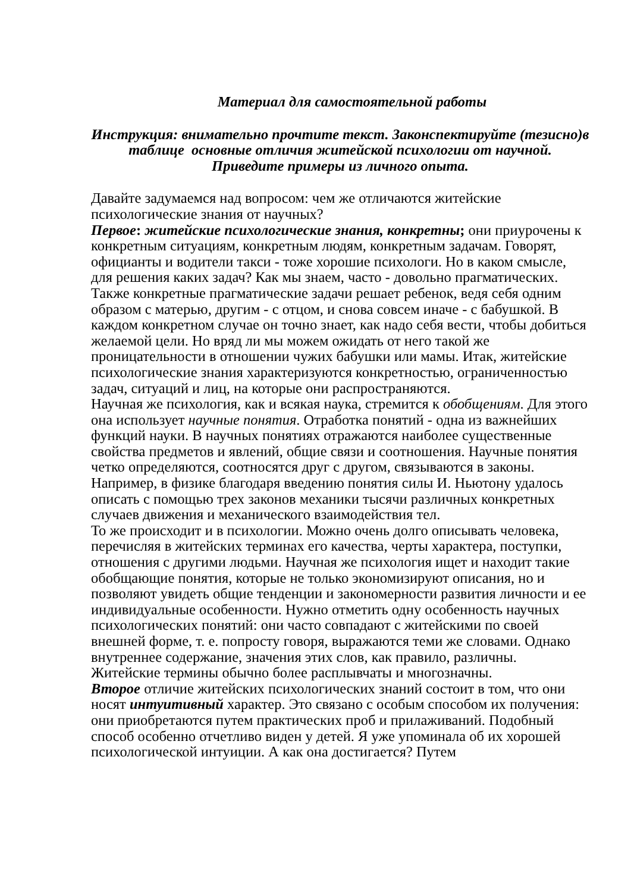Материал для самостоятельной работы
Инструкция: внимательно прочтите текст. Законспектируйте (тезисно)в таблице основные отличия житейской психологии от научной.
Приведите примеры из личного опыта.
Давайте задумаемся над вопросом: чем же отличаются житейские психологические знания от научных?
Первое: житейские психологические знания, конкретны; они приурочены к конкретным ситуациям, конкретным людям, конкретным задачам. Говорят, официанты и водители такси - тоже хорошие психологи. Но в каком смысле, для решения каких задач? Как мы знаем, часто - довольно прагматических. Также конкретные прагматические задачи решает ребенок, ведя себя одним образом с матерью, другим - с отцом, и снова совсем иначе - с бабушкой. В каждом конкретном случае он точно знает, как надо себя вести, чтобы добиться желаемой цели. Но вряд ли мы можем ожидать от него такой же проницательности в отношении чужих бабушки или мамы. Итак, житейские психологические знания характеризуются конкретностью, ограниченностью задач, ситуаций и лиц, на которые они распространяются.
Научная же психология, как и всякая наука, стремится к обобщениям. Для этого она использует научные понятия. Отработка понятий - одна из важнейших функций науки. В научных понятиях отражаются наиболее существенные свойства предметов и явлений, общие связи и соотношения. Научные понятия четко определяются, соотносятся друг с другом, связываются в законы. Например, в физике благодаря введению понятия силы И. Ньютону удалось описать с помощью трех законов механики тысячи различных конкретных случаев движения и механического взаимодействия тел.
То же происходит и в психологии. Можно очень долго описывать человека, перечисляя в житейских терминах его качества, черты характера, поступки, отношения с другими людьми. Научная же психология ищет и находит такие обобщающие понятия, которые не только экономизируют описания, но и позволяют увидеть общие тенденции и закономерности развития личности и ее индивидуальные особенности. Нужно отметить одну особенность научных психологических понятий: они часто совпадают с житейскими по своей внешней форме, т. е. попросту говоря, выражаются теми же словами. Однако внутреннее содержание, значения этих слов, как правило, различны. Житейские термины обычно более расплывчаты и многозначны.
Второе отличие житейских психологических знаний состоит в том, что они носят интуитивный характер. Это связано с особым способом их получения: они приобретаются путем практических проб и прилаживаний. Подобный способ особенно отчетливо виден у детей. Я уже упоминала об их хорошей психологической интуиции. А как она достигается? Путем